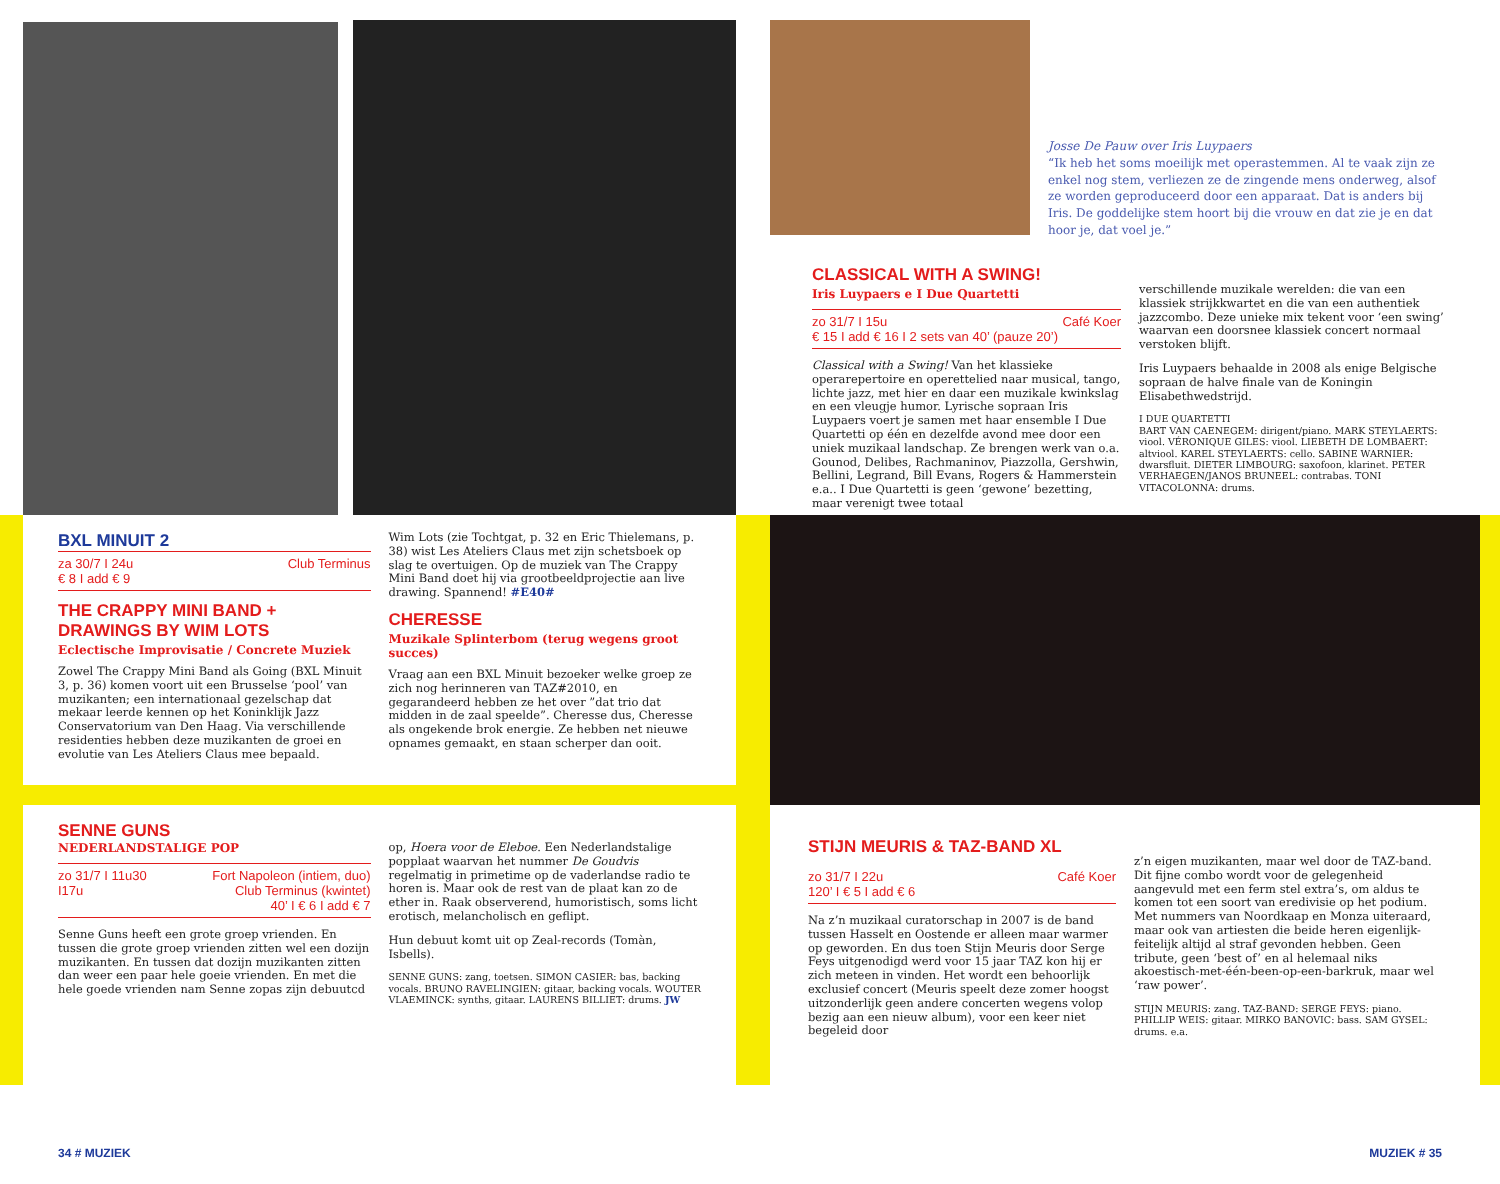Josse De Pauw over Iris Luypaers
“Ik heb het soms moeilijk met operastemmen. Al te vaak zijn ze enkel nog stem, verliezen ze de zingende mens onderweg, alsof ze worden geproduceerd door een apparaat. Dat is anders bij Iris. De goddelijke stem hoort bij die vrouw en dat zie je en dat hoor je, dat voel je.”
CLASSICAL WITH A SWING!
Iris Luypaers e I Due Quartetti
zo 31/7 I 15u Café Koer
€ 15 I add € 16 I 2 sets van 40’ (pauze 20’)
Classical with a Swing! Van het klassieke operarepertoire en operettelied naar musical, tango, lichte jazz, met hier en daar een muzikale kwinkslag en een vleugje humor. Lyrische sopraan Iris Luypaers voert je samen met haar ensemble I Due Quartetti op één en dezelfde avond mee door een uniek muzikaal landschap. Ze brengen werk van o.a. Gounod, Delibes, Rachmaninov, Piazzolla, Gershwin, Bellini, Legrand, Bill Evans, Rogers & Hammerstein e.a.. I Due Quartetti is geen ‘gewone’ bezetting, maar verenigt twee totaal
verschillende muzikale werelden: die van een klassiek strijkkwartet en die van een authentiek jazzcombo. Deze unieke mix tekent voor ‘een swing’ waarvan een doorsnee klassiek concert normaal verstoken blijft.
Iris Luypaers behaalde in 2008 als enige Belgische sopraan de halve finale van de Koningin Elisabethwedstrijd.
I DUE QUARTETTI
BART VAN CAENEGEM: dirigent/piano. MARK STEYLAERTS: viool. VÉRONIQUE GILES: viool. LIEBETH DE LOMBAERT: altviool. KAREL STEYLAERTS: cello. SABINE WARNIER: dwarsfluit. DIETER LIMBOURG: saxofoon, klarinet. PETER VERHAEGEN/JANOS BRUNEEL: contrabas. TONI VITACOLONNA: drums.
BXL MINUIT 2
za 30/7 I 24u Club Terminus
€ 8 I add € 9
THE CRAPPY MINI BAND + DRAWINGS BY WIM LOTS
Eclectische Improvisatie / Concrete Muziek
Zowel The Crappy Mini Band als Going (BXL Minuit 3, p. 36) komen voort uit een Brusselse ‘pool’ van muzikanten; een internationaal gezelschap dat mekaar leerde kennen op het Koninklijk Jazz Conservatorium van Den Haag. Via verschillende residenties hebben deze muzikanten de groei en evolutie van Les Ateliers Claus mee bepaald.
Wim Lots (zie Tochtgat, p. 32 en Eric Thielemans, p. 38) wist Les Ateliers Claus met zijn schetsboek op slag te overtuigen. Op de muziek van The Crappy Mini Band doet hij via grootbeeldprojectie aan live drawing. Spannend! #E40#
CHERESSE
Muzikale Splinterbom (terug wegens groot succes)
Vraag aan een BXL Minuit bezoeker welke groep ze zich nog herinneren van TAZ#2010, en gegarandeerd hebben ze het over ”dat trio dat midden in de zaal speelde”. Cheresse dus, Cheresse als ongekende brok energie. Ze hebben net nieuwe opnames gemaakt, en staan scherper dan ooit.
SENNE GUNS
NEDERLANDSTALIGE POP
zo 31/7 I 11u30 Fort Napoleon (intiem, duo)
I17u Club Terminus (kwintet)
40’ I € 6 I add € 7
Senne Guns heeft een grote groep vrienden. En tussen die grote groep vrienden zitten wel een dozijn muzikanten. En tussen dat dozijn muzikanten zitten dan weer een paar hele goeie vrienden. En met die hele goede vrienden nam Senne zopas zijn debuutcd
op, Hoera voor de Eleboe. Een Nederlandstalige popplaat waarvan het nummer De Goudvis regelmatig in primetime op de vaderlandse radio te horen is. Maar ook de rest van de plaat kan zo de ether in. Raak observerend, humoristisch, soms licht erotisch, melancholisch en geflipt.
Hun debuut komt uit op Zeal-records (Tomàn, Isbells).
SENNE GUNS: zang, toetsen. SIMON CASIER: bas, backing vocals. BRUNO RAVELINGIEN: gitaar, backing vocals. WOUTER VLAEMINCK: synths, gitaar. LAURENS BILLIET: drums. JW
STIJN MEURIS & TAZ-BAND XL
zo 31/7 I 22u Café Koer
120’ I € 5 I add € 6
Na z’n muzikaal curatorschap in 2007 is de band tussen Hasselt en Oostende er alleen maar warmer op geworden. En dus toen Stijn Meuris door Serge Feys uitgenodigd werd voor 15 jaar TAZ kon hij er zich meteen in vinden. Het wordt een behoorlijk exclusief concert (Meuris speelt deze zomer hoogst uitzonderlijk geen andere concerten wegens volop bezig aan een nieuw album), voor een keer niet begeleid door
z’n eigen muzikanten, maar wel door de TAZ-band. Dit fijne combo wordt voor de gelegenheid aangevuld met een ferm stel extra’s, om aldus te komen tot een soort van eredivisie op het podium. Met nummers van Noordkaap en Monza uiteraard, maar ook van artiesten die beide heren eigenlijk-feitelijk altijd al straf gevonden hebben. Geen tribute, geen ‘best of’ en al helemaal niks akoestisch-met-één-been-op-een-barkruk, maar wel ‘raw power’.
STIJN MEURIS: zang. TAZ-BAND: SERGE FEYS: piano. PHILLIP WEIS: gitaar. MIRKO BANOVIC: bass. SAM GYSEL: drums. e.a.
34 # MUZIEK MUZIEK # 35